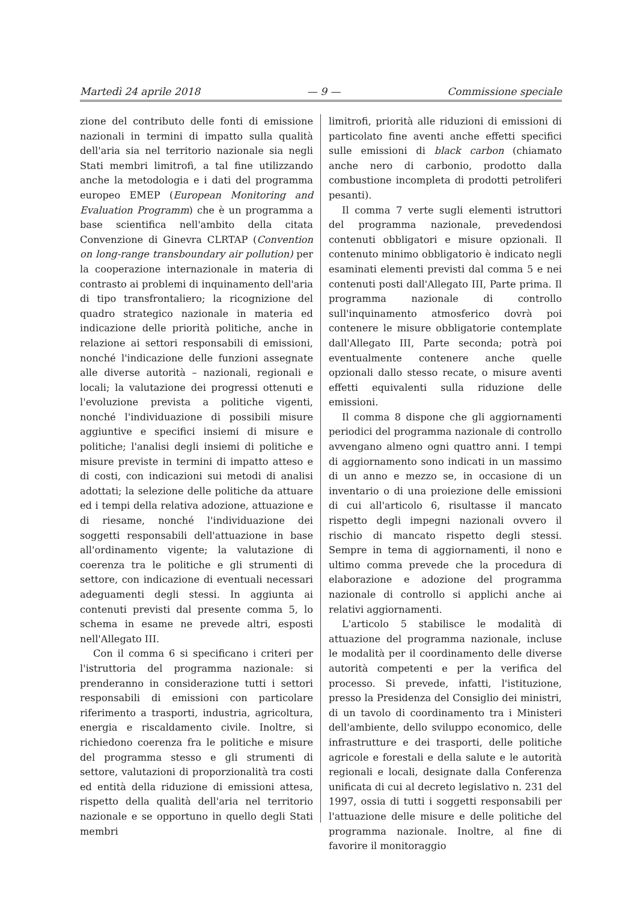Martedì 24 aprile 2018 — 9 — Commissione speciale
zione del contributo delle fonti di emissione nazionali in termini di impatto sulla qualità dell'aria sia nel territorio nazionale sia negli Stati membri limitrofi, a tal fine utilizzando anche la metodologia e i dati del programma europeo EMEP (European Monitoring and Evaluation Programm) che è un programma a base scientifica nell'ambito della citata Convenzione di Ginevra CLRTAP (Convention on long-range transboundary air pollution) per la cooperazione internazionale in materia di contrasto ai problemi di inquinamento dell'aria di tipo transfrontaliero; la ricognizione del quadro strategico nazionale in materia ed indicazione delle priorità politiche, anche in relazione ai settori responsabili di emissioni, nonché l'indicazione delle funzioni assegnate alle diverse autorità – nazionali, regionali e locali; la valutazione dei progressi ottenuti e l'evoluzione prevista a politiche vigenti, nonché l'individuazione di possibili misure aggiuntive e specifici insiemi di misure e politiche; l'analisi degli insiemi di politiche e misure previste in termini di impatto atteso e di costi, con indicazioni sui metodi di analisi adottati; la selezione delle politiche da attuare ed i tempi della relativa adozione, attuazione e di riesame, nonché l'individuazione dei soggetti responsabili dell'attuazione in base all'ordinamento vigente; la valutazione di coerenza tra le politiche e gli strumenti di settore, con indicazione di eventuali necessari adeguamenti degli stessi. In aggiunta ai contenuti previsti dal presente comma 5, lo schema in esame ne prevede altri, esposti nell'Allegato III.
Con il comma 6 si specificano i criteri per l'istruttoria del programma nazionale: si prenderanno in considerazione tutti i settori responsabili di emissioni con particolare riferimento a trasporti, industria, agricoltura, energia e riscaldamento civile. Inoltre, si richiedono coerenza fra le politiche e misure del programma stesso e gli strumenti di settore, valutazioni di proporzionalità tra costi ed entità della riduzione di emissioni attesa, rispetto della qualità dell'aria nel territorio nazionale e se opportuno in quello degli Stati membri
limitrofi, priorità alle riduzioni di emissioni di particolato fine aventi anche effetti specifici sulle emissioni di black carbon (chiamato anche nero di carbonio, prodotto dalla combustione incompleta di prodotti petroliferi pesanti).
Il comma 7 verte sugli elementi istruttori del programma nazionale, prevedendosi contenuti obbligatori e misure opzionali. Il contenuto minimo obbligatorio è indicato negli esaminati elementi previsti dal comma 5 e nei contenuti posti dall'Allegato III, Parte prima. Il programma nazionale di controllo sull'inquinamento atmosferico dovrà poi contenere le misure obbligatorie contemplate dall'Allegato III, Parte seconda; potrà poi eventualmente contenere anche quelle opzionali dallo stesso recate, o misure aventi effetti equivalenti sulla riduzione delle emissioni.
Il comma 8 dispone che gli aggiornamenti periodici del programma nazionale di controllo avvengano almeno ogni quattro anni. I tempi di aggiornamento sono indicati in un massimo di un anno e mezzo se, in occasione di un inventario o di una proiezione delle emissioni di cui all'articolo 6, risultasse il mancato rispetto degli impegni nazionali ovvero il rischio di mancato rispetto degli stessi. Sempre in tema di aggiornamenti, il nono e ultimo comma prevede che la procedura di elaborazione e adozione del programma nazionale di controllo si applichi anche ai relativi aggiornamenti.
L'articolo 5 stabilisce le modalità di attuazione del programma nazionale, incluse le modalità per il coordinamento delle diverse autorità competenti e per la verifica del processo. Si prevede, infatti, l'istituzione, presso la Presidenza del Consiglio dei ministri, di un tavolo di coordinamento tra i Ministeri dell'ambiente, dello sviluppo economico, delle infrastrutture e dei trasporti, delle politiche agricole e forestali e della salute e le autorità regionali e locali, designate dalla Conferenza unificata di cui al decreto legislativo n. 231 del 1997, ossia di tutti i soggetti responsabili per l'attuazione delle misure e delle politiche del programma nazionale. Inoltre, al fine di favorire il monitoraggio